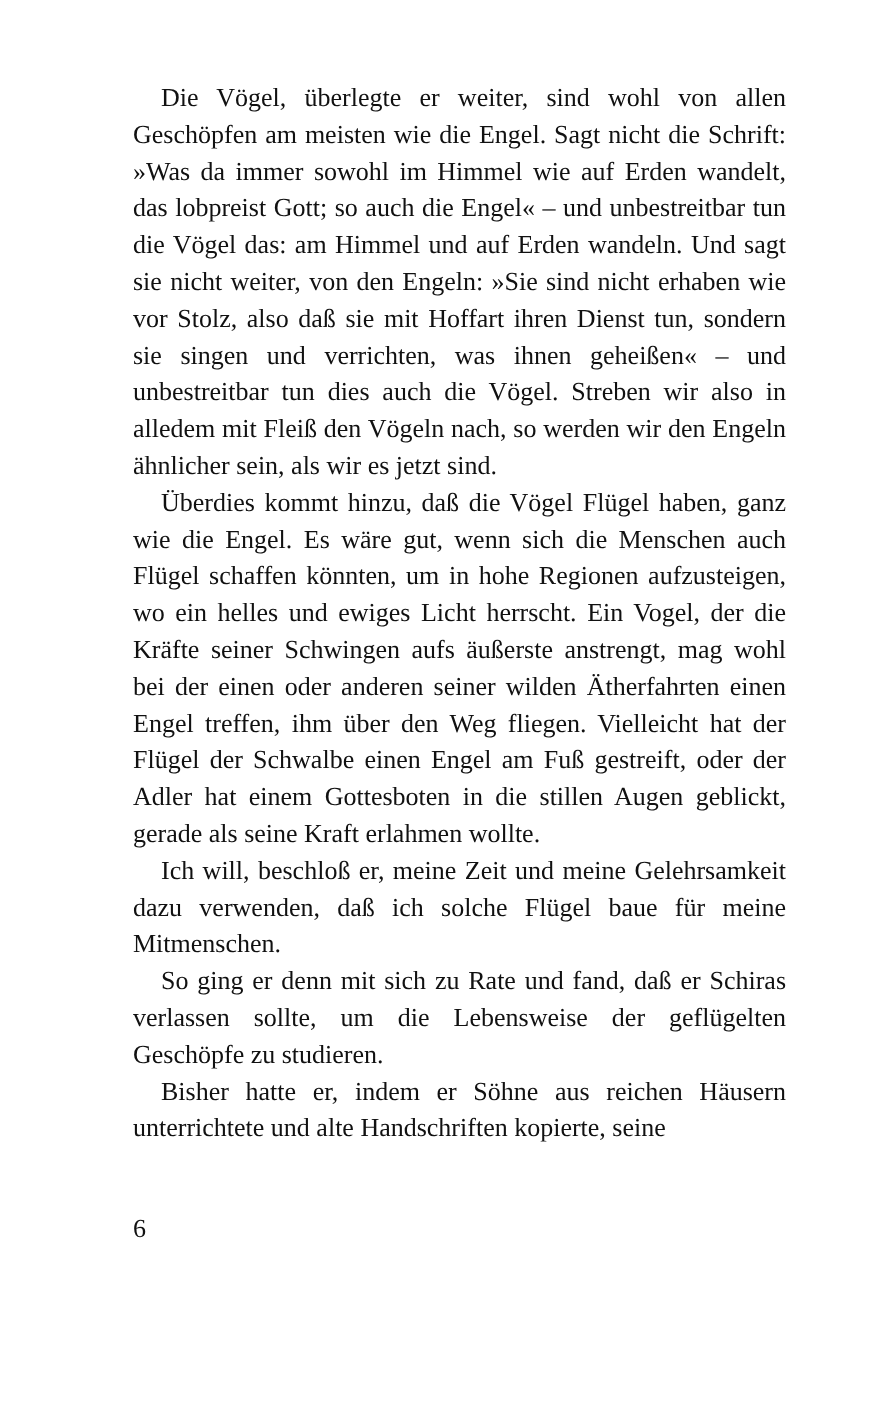Die Vögel, überlegte er weiter, sind wohl von allen Geschöpfen am meisten wie die Engel. Sagt nicht die Schrift: »Was da immer sowohl im Himmel wie auf Erden wandelt, das lobpreist Gott; so auch die Engel« – und unbestreitbar tun die Vögel das: am Himmel und auf Erden wandeln. Und sagt sie nicht weiter, von den Engeln: »Sie sind nicht erhaben wie vor Stolz, also daß sie mit Hoffart ihren Dienst tun, sondern sie singen und verrichten, was ihnen geheißen« – und unbestreitbar tun dies auch die Vögel. Streben wir also in alledem mit Fleiß den Vögeln nach, so werden wir den Engeln ähnlicher sein, als wir es jetzt sind.
Überdies kommt hinzu, daß die Vögel Flügel haben, ganz wie die Engel. Es wäre gut, wenn sich die Menschen auch Flügel schaffen könnten, um in hohe Regionen aufzusteigen, wo ein helles und ewiges Licht herrscht. Ein Vogel, der die Kräfte seiner Schwingen aufs äußerste anstrengt, mag wohl bei der einen oder anderen seiner wilden Ätherfahrten einen Engel treffen, ihm über den Weg fliegen. Vielleicht hat der Flügel der Schwalbe einen Engel am Fuß gestreift, oder der Adler hat einem Gottesboten in die stillen Augen geblickt, gerade als seine Kraft erlahmen wollte.
Ich will, beschloß er, meine Zeit und meine Gelehrsamkeit dazu verwenden, daß ich solche Flügel baue für meine Mitmenschen.
So ging er denn mit sich zu Rate und fand, daß er Schiras verlassen sollte, um die Lebensweise der geflügelten Geschöpfe zu studieren.
Bisher hatte er, indem er Söhne aus reichen Häusern unterrichtete und alte Handschriften kopierte, seine
6